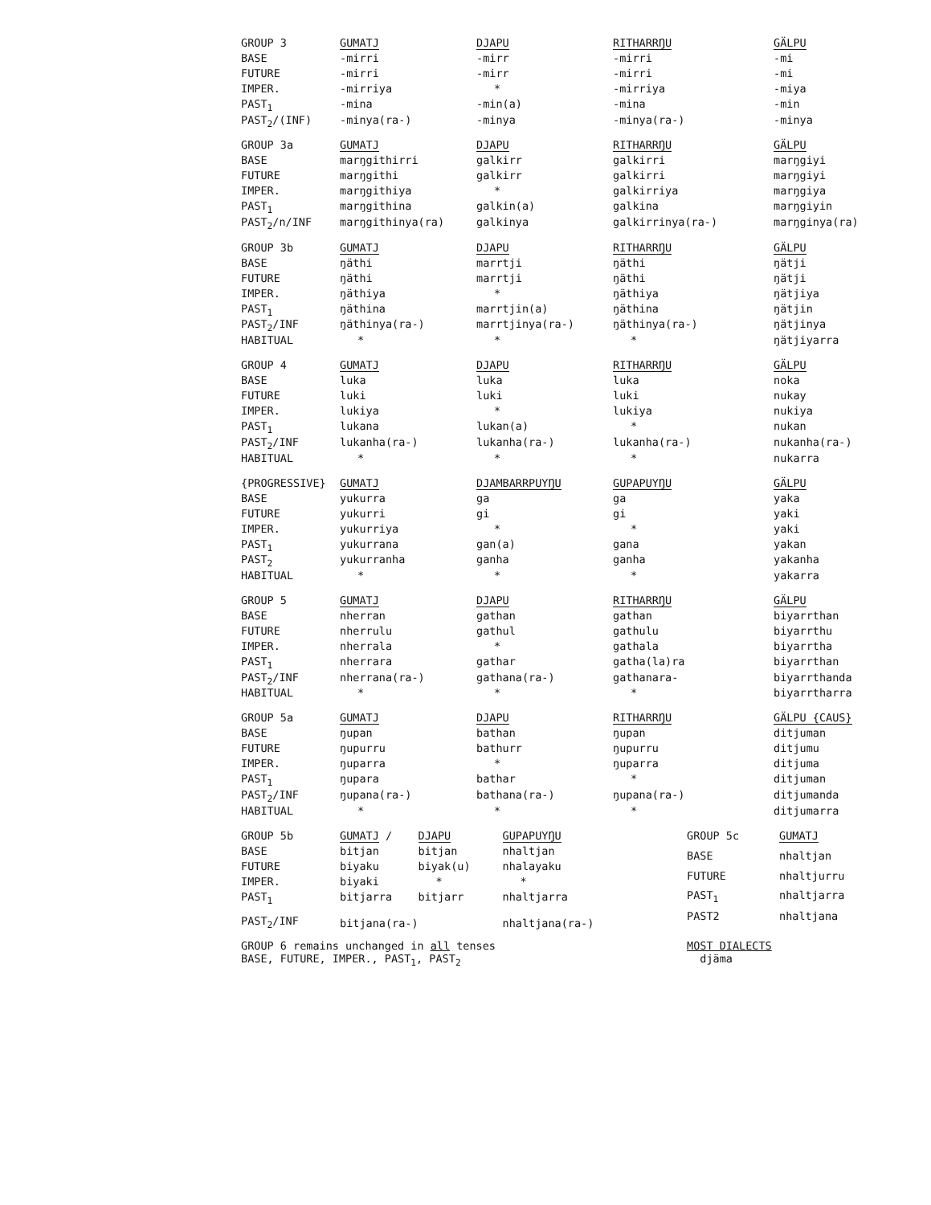| GROUP 3 | GUMATJ | DJAPU | RITHARRŊU | GÄLPU |
| --- | --- | --- | --- | --- |
| BASE | -mirri | -mirr | -mirri | -mi |
| FUTURE | -mirri | -mirr | -mirri | -mi |
| IMPER. | -mirriya | * | -mirriya | -miya |
| PAST<sub>1</sub> | -mina | -min(a) | -mina | -min |
| PAST<sub>2</sub>/(INF) | -minya(ra-) | -minya | -minya(ra-) | -minya |
| GROUP 3a | GUMATJ | DJAPU | RITHARRŊU | GÄLPU |
| --- | --- | --- | --- | --- |
| BASE | marŋgithirri | galkirr | galkirri | marŋgiyi |
| FUTURE | marŋgithi | galkirr | galkirri | marŋgiyi |
| IMPER. | marŋgithiya | * | galkirriya | marŋgiya |
| PAST<sub>1</sub> | marŋgithina | galkin(a) | galkina | marŋgiyin |
| PAST<sub>2</sub>/n/INF | marŋgithinya(ra) | galkinya | galkirrinya(ra-) | marŋginya(ra) |
| GROUP 3b | GUMATJ | DJAPU | RITHARRŊU | GÄLPU |
| --- | --- | --- | --- | --- |
| BASE | ŋäthi | marrtji | ŋäthi | ŋätji |
| FUTURE | ŋäthi | marrtji | ŋäthi | ŋätji |
| IMPER. | ŋäthiya | * | ŋäthiya | ŋätjiya |
| PAST<sub>1</sub> | ŋäthina | marrtjin(a) | ŋäthina | ŋätjin |
| PAST<sub>2</sub>/INF | ŋäthinya(ra-) | marrtjinya(ra-) | ŋäthinya(ra-) | ŋätjinya |
| HABITUAL | * | * | * | ŋätjiyarra |
| GROUP 4 | GUMATJ | DJAPU | RITHARRŊU | GÄLPU |
| --- | --- | --- | --- | --- |
| BASE | luka | luka | luka | noka |
| FUTURE | luki | luki | luki | nukay |
| IMPER. | lukiya | * | lukiya | nukiya |
| PAST<sub>1</sub> | lukana | lukan(a) | * | nukan |
| PAST<sub>2</sub>/INF | lukanha(ra-) | lukanha(ra-) | lukanha(ra-) | nukanha(ra-) |
| HABITUAL | * | * | * | nukarra |
| {PROGRESSIVE} | GUMATJ | DJAMBARRPUYŊU | GUPAPUYŊU | GÄLPU |
| --- | --- | --- | --- | --- |
| BASE | yukurra | ga | ga | yaka |
| FUTURE | yukurri | gi | gi | yaki |
| IMPER. | yukurriya | * | * | yaki |
| PAST<sub>1</sub> | yukurrana | gan(a) | gana | yakan |
| PAST<sub>2</sub> | yukurranha | ganha | ganha | yakanha |
| HABITUAL | * | * | * | yakarra |
| GROUP 5 | GUMATJ | DJAPU | RITHARRŊU | GÄLPU |
| --- | --- | --- | --- | --- |
| BASE | nherran | gathan | gathan | biyarrthan |
| FUTURE | nherrulu | gathul | gathulu | biyarrthu |
| IMPER. | nherrala | * | gathala | biyarrtha |
| PAST<sub>1</sub> | nherrara | gathar | gatha(la)ra | biyarrthan |
| PAST<sub>2</sub>/INF | nherrana(ra-) | gathana(ra-) | gathanara- | biyarrthanda |
| HABITUAL | * | * | * | biyarrtharra |
| GROUP 5a | GUMATJ | DJAPU | RITHARRŊU | GÄLPU {CAUS} |
| --- | --- | --- | --- | --- |
| BASE | ŋupan | bathan | ŋupan | ditjuman |
| FUTURE | ŋupurru | bathurr | ŋupurru | ditjumu |
| IMPER. | ŋuparra | * | ŋuparra | ditjuma |
| PAST<sub>1</sub> | ŋupara | bathar | * | ditjuman |
| PAST<sub>2</sub>/INF | ŋupana(ra-) | bathana(ra-) | ŋupana(ra-) | ditjumanda |
| HABITUAL | * | * | * | ditjumarra |
| GROUP 5b | GUMATJ / | DJAPU | GUPAPUYŊU |
| --- | --- | --- | --- |
| BASE | bitjan | bitjan | nhaltjan |
| FUTURE | biyaku | biyak(u) | nhalayaku |
| IMPER. | biyaki | * | * |
| PAST<sub>1</sub> | bitjarra | bitjarr | nhaltjarra |
| PAST<sub>2</sub>/INF | bitjana(ra-) | | nhaltjana(ra-) |
| GROUP 5c | GUMATJ |
| --- | --- |
| BASE | nhaltjan |
| FUTURE | nhaltjurru |
| PAST<sub>1</sub> | nhaltjarra |
| PAST2 | nhaltjana |
GROUP 6 remains unchanged in all tenses
BASE, FUTURE, IMPER., PAST<sub>1</sub>, PAST<sub>2</sub>
MOST DIALECTS
djäma